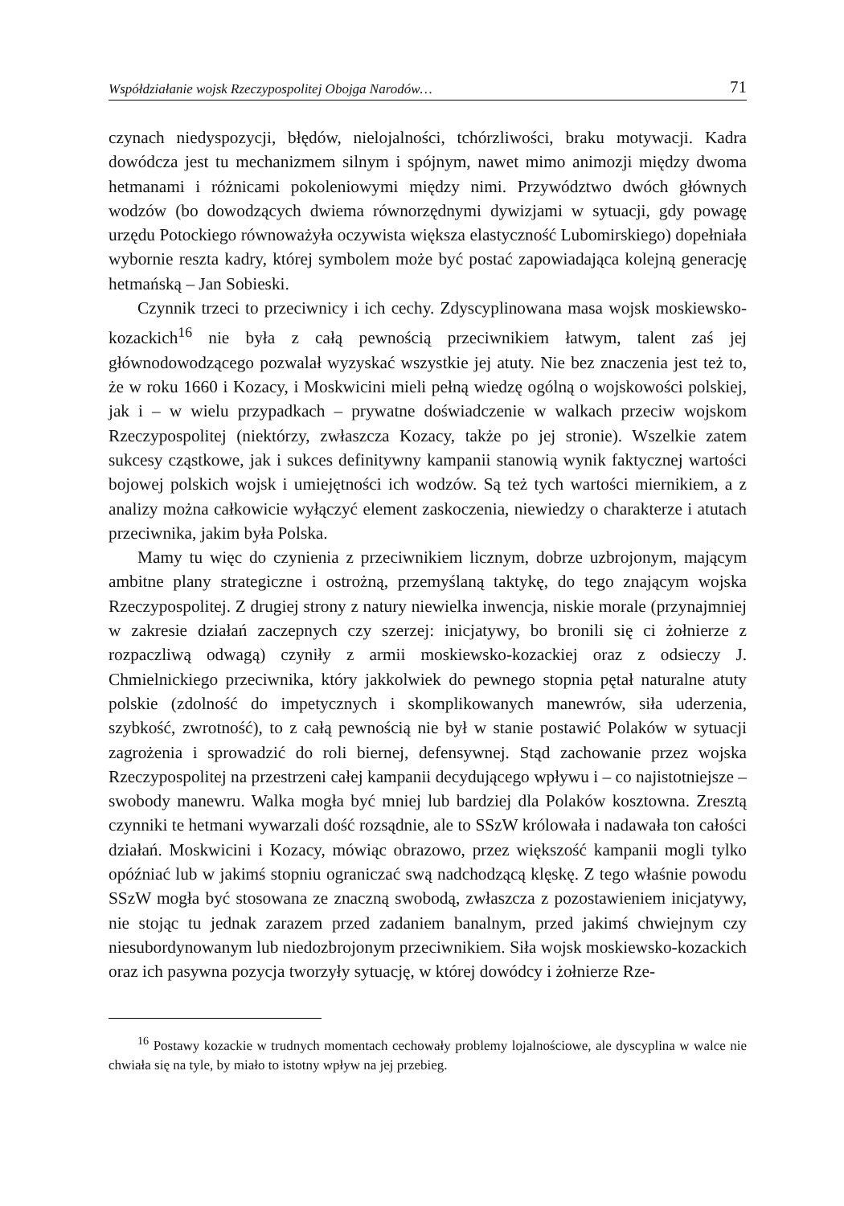Współdziałanie wojsk Rzeczypospolitej Obojga Narodów… 71
czynach niedyspozycji, błędów, nielojalności, tchórzliwości, braku motywacji. Kadra dowódcza jest tu mechanizmem silnym i spójnym, nawet mimo animozji między dwoma hetmanami i różnicami pokoleniowymi między nimi. Przywództwo dwóch głównych wodzów (bo dowodzących dwiema równorzędnymi dywizjami w sytuacji, gdy powagę urzędu Potockiego równoważyła oczywista większa elastyczność Lubomirskiego) dopełniała wybornie reszta kadry, której symbolem może być postać zapowiadająca kolejną generację hetmańską – Jan Sobieski.
Czynnik trzeci to przeciwnicy i ich cechy. Zdyscyplinowana masa wojsk moskiewsko-kozackich<sup>16</sup> nie była z całą pewnością przeciwnikiem łatwym, talent zaś jej głównodowodzącego pozwalał wyzyskać wszystkie jej atuty. Nie bez znaczenia jest też to, że w roku 1660 i Kozacy, i Moskwicini mieli pełną wiedzę ogólną o wojskowości polskiej, jak i – w wielu przypadkach – prywatne doświadczenie w walkach przeciw wojskom Rzeczypospolitej (niektórzy, zwłaszcza Kozacy, także po jej stronie). Wszelkie zatem sukcesy cząstkowe, jak i sukces definitywny kampanii stanowią wynik faktycznej wartości bojowej polskich wojsk i umiejętności ich wodzów. Są też tych wartości miernikiem, a z analizy można całkowicie wyłączyć element zaskoczenia, niewiedzy o charakterze i atutach przeciwnika, jakim była Polska.
Mamy tu więc do czynienia z przeciwnikiem licznym, dobrze uzbrojonym, mającym ambitne plany strategiczne i ostrożną, przemyślaną taktykę, do tego znającym wojska Rzeczypospolitej. Z drugiej strony z natury niewielka inwencja, niskie morale (przynajmniej w zakresie działań zaczepnych czy szerzej: inicjatywy, bo bronili się ci żołnierze z rozpaczliwą odwagą) czyniły z armii moskiewsko-kozackiej oraz z odsieczy J. Chmielnickiego przeciwnika, który jakkolwiek do pewnego stopnia pętał naturalne atuty polskie (zdolność do impetycznych i skomplikowanych manewrów, siła uderzenia, szybkość, zwrotność), to z całą pewnością nie był w stanie postawić Polaków w sytuacji zagrożenia i sprowadzić do roli biernej, defensywnej. Stąd zachowanie przez wojska Rzeczypospolitej na przestrzeni całej kampanii decydującego wpływu i – co najistotniejsze – swobody manewru. Walka mogła być mniej lub bardziej dla Polaków kosztowna. Zresztą czynniki te hetmani wywarzali dość rozsądnie, ale to SSzW królowała i nadawała ton całości działań. Moskwicini i Kozacy, mówiąc obrazowo, przez większość kampanii mogli tylko opóźniać lub w jakimś stopniu ograniczać swą nadchodzącą klęskę. Z tego właśnie powodu SSzW mogła być stosowana ze znaczną swobodą, zwłaszcza z pozostawieniem inicjatywy, nie stojąc tu jednak zarazem przed zadaniem banalnym, przed jakimś chwiejnym czy niesubordynowanym lub niedozbrojonym przeciwnikiem. Siła wojsk moskiewsko-kozackich oraz ich pasywna pozycja tworzyły sytuację, w której dowódcy i żołnierze Rze-
<sup>16</sup> Postawy kozackie w trudnych momentach cechowały problemy lojalnościowe, ale dyscyplina w walce nie chwiała się na tyle, by miało to istotny wpływ na jej przebieg.